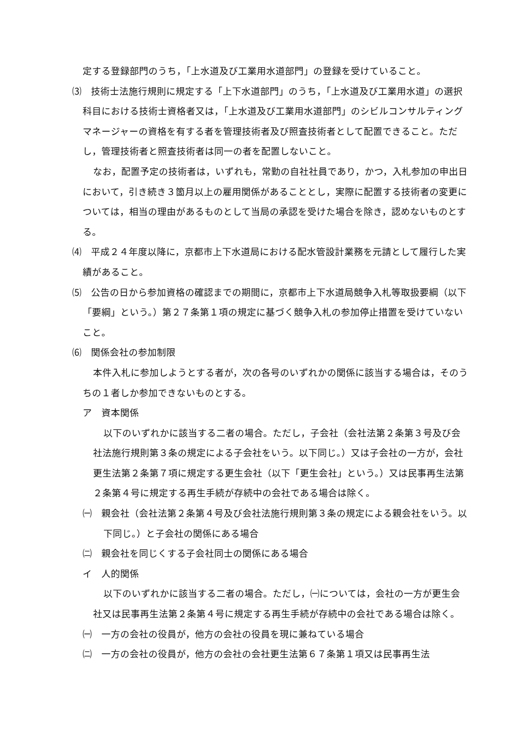定する登録部門のうち，「上水道及び工業用水道部門」の登録を受けていること。
⑶　技術士法施行規則に規定する「上下水道部門」のうち，「上水道及び工業用水道」の選択科目における技術士資格者又は，「上水道及び工業用水道部門」のシビルコンサルティングマネージャーの資格を有する者を管理技術者及び照査技術者として配置できること。ただし，管理技術者と照査技術者は同一の者を配置しないこと。
なお，配置予定の技術者は，いずれも，常勤の自社社員であり，かつ，入札参加の申出日において，引き続き３箇月以上の雇用関係があることとし，実際に配置する技術者の変更については，相当の理由があるものとして当局の承認を受けた場合を除き，認めないものとする。
⑷　平成２４年度以降に，京都市上下水道局における配水管設計業務を元請として履行した実績があること。
⑸　公告の日から参加資格の確認までの期間に，京都市上下水道局競争入札等取扱要綱（以下「要綱」という。）第２７条第１項の規定に基づく競争入札の参加停止措置を受けていないこと。
⑹　関係会社の参加制限
本件入札に参加しようとする者が，次の各号のいずれかの関係に該当する場合は，そのうちの１者しか参加できないものとする。
ア　資本関係
以下のいずれかに該当する二者の場合。ただし，子会社（会社法第２条第３号及び会社法施行規則第３条の規定による子会社をいう。以下同じ。）又は子会社の一方が，会社更生法第２条第７項に規定する更生会社（以下「更生会社」という。）又は民事再生法第２条第４号に規定する再生手続が存続中の会社である場合は除く。
㈠　親会社（会社法第２条第４号及び会社法施行規則第３条の規定による親会社をいう。以下同じ。）と子会社の関係にある場合
㈡　親会社を同じくする子会社同士の関係にある場合
イ　人的関係
以下のいずれかに該当する二者の場合。ただし，㈠については，会社の一方が更生会社又は民事再生法第２条第４号に規定する再生手続が存続中の会社である場合は除く。
㈠　一方の会社の役員が，他方の会社の役員を現に兼ねている場合
㈡　一方の会社の役員が，他方の会社の会社更生法第６７条第１項又は民事再生法